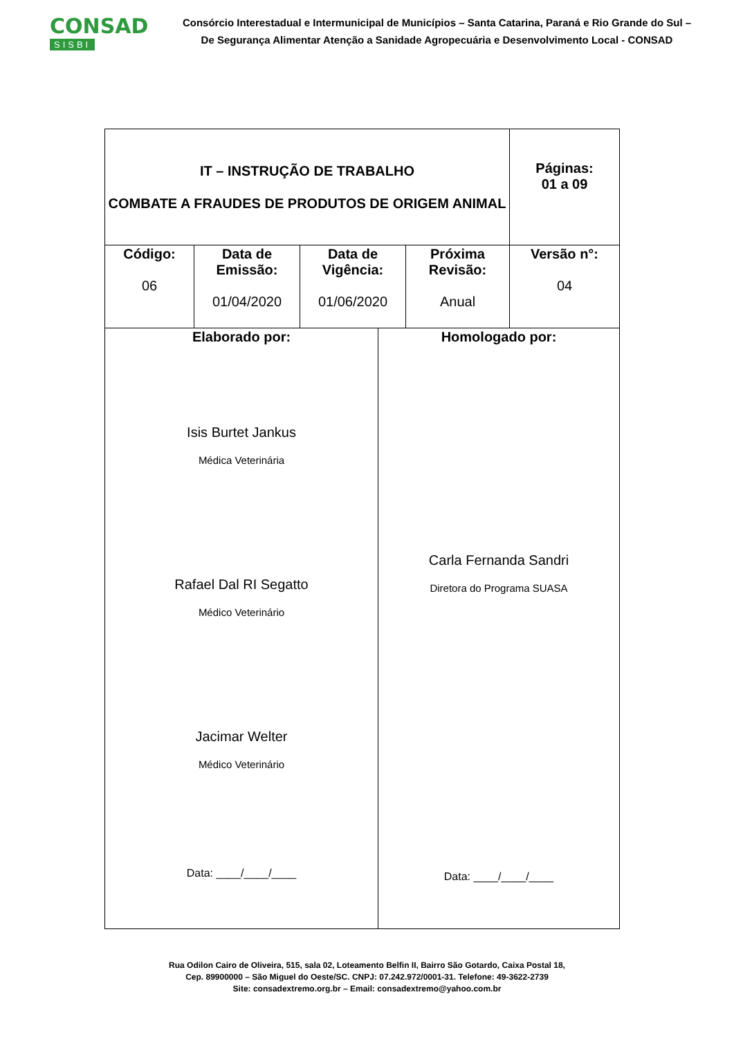CONSAD
SISBI
Consórcio Interestadual e Intermunicipal de Municípios – Santa Catarina, Paraná e Rio Grande do Sul –
De Segurança Alimentar Atenção a Sanidade Agropecuária e Desenvolvimento Local - CONSAD
| IT – INSTRUÇÃO DE TRABALHO COMBATE A FRAUDES DE PRODUTOS DE ORIGEM ANIMAL | | | | Páginas: 01 a 09 |
| Código: 06 | Data de Emissão: 01/04/2020 | Data de Vigência: 01/06/2020 | Próxima Revisão: Anual | Versão n°: 04 |
| / Elaborado por: Isis Burtet Jankus Médica Veterinária Rafael Dal RI Segatto Médico Veterinário Jacimar Welter Médico Veterinário Data: ____/____/____ / Homologado por: Carla Fernanda Sandri Diretora do Programa SUASA Data: ____/____/____ / | | | | |
Rua Odilon Cairo de Oliveira, 515, sala 02, Loteamento Belfin II, Bairro São Gotardo, Caixa Postal 18,
Cep. 89900000 – São Miguel do Oeste/SC. CNPJ: 07.242.972/0001-31. Telefone: 49-3622-2739
Site: consadextremo.org.br – Email: consadextremo@yahoo.com.br